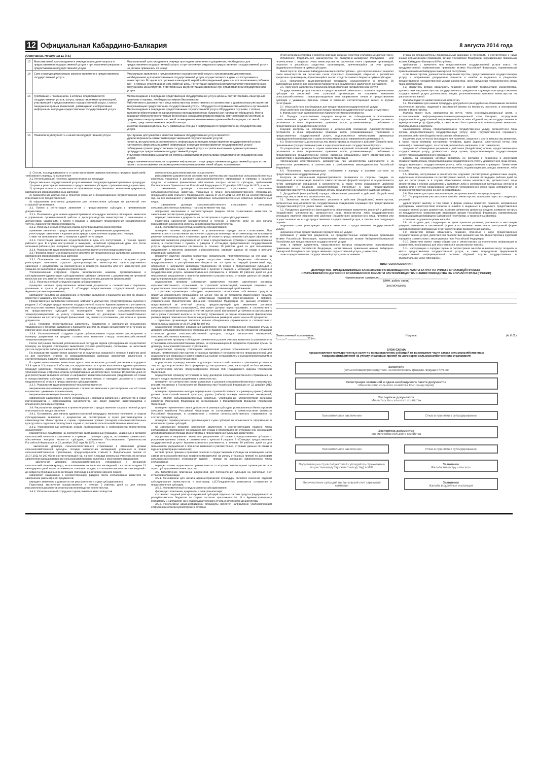12 Официальная Кабардино-Балкария 8 августа 2014 года
(Окончание. Начало на 11-й с.)
| 13 | Максимальный срок ожидания в очереди при подаче запроса о предоставлении государственной услуги и при получении результата предоставления государственной услуги | Максимальный срок ожидания в очереди при подаче заявления и документов, необходимых для предоставления государственной услуги, и при получении результата предоставления государственной услуги не должен превышать 15 минут. |
| 14 | Срок и порядок регистрации запроса заявителя о предоставлении государственной услуги | Регистрация заявления о предоставлении государственной услуги с прилагаемыми документами, необходимыми для предоставления государственной услуги, осуществляется в день их поступления в министерство. В случае поступления в выходной, нерабочий праздничный день или после окончания рабочего дня - в первый, следующий за ним, рабочий день. Регистрация заявлений осуществляется уполномоченным сотрудником министерства, ответственным за регистрацию заявлений при предоставлении государственной услуги. |
| 15 | Требования к помещениям, в которых предоставляется государственная услуга, услуга, предоставляемая организацией, участвующей в предоставлении государственной услуги, к месту ожидания и приема заявителей, размещению и оформлению информации о порядке предоставления государственной услуги | Места ожидания в очереди на представление государственной услуги должны соответствовать санитарным правилам и нормам, необходимым мерам безопасности. Рабочее место должностного лица министерства, ответственного в соответствии с должностным регламентом за организацию предоставления государственной услуги, оборудуется исправным компьютером и оргтехникой. Места ожидания в очереди на предоставление государственной услуги оборудуются стульями, столами, заявители обеспечиваются канцелярскими принадлежностями, бумагой для написания обращений. Места ожидания оборудуются системами вентиляции, кондиционирования воздуха, противопожарной системой и средствами пожаротушения, системой оповещения о возникновении чрезвычайной ситуации, системой охраны, средствами оказания первой помощи. В местах ожидания должны быть размещены стенды с информацией о предоставлении государственной услуги. |
| 16 | Показатели доступности и качества государственной услуги | Критериями доступности и качества оказания государственной услуги являются: удовлетворенность заявителей предоставленной государственной услугой; полнота, актуальность и достоверность информации о порядке предоставления государственной услуги; наглядность форм размещаемой информации о порядке предоставления государственной услуги; соблюдение сроков предоставления государственной услуги и сроков выполнения административных процедур при предоставлении государственной услуги; отсутствие обоснованных жалоб со стороны заявителей по результатам предоставления государственной услуги; предоставление возможности получения информации о ходе предоставления государственной услуги, в том числе с использованием информационно-коммуникационных сетей общего пользования. |
3. Состав, последовательность и сроки выполнения административных процедур (действий), требования к порядку их выполнения
3.1. Исчерпывающий перечень административных процедур
Предоставление государственной услуги включает следующие административные процедуры:
1) прием и регистрация заявления о предоставлении субсидии с прилагаемыми документами;
2) проверка полноты и правильности оформления представленных заявителем документов, направление межведомственных запросов;
3) рассмотрение документов и принятие решения о предоставлении государственной услуги или отказе в ее предоставлении;
4) оформление платежных документов для перечисления субсидии на расчетный счет страховой организации.
3.2. Прием и регистрация заявления о предоставлении субсидии с прилагаемыми документами
3.2.1. Основанием для начала административной процедуры является обращение заявителя в управление организационной работы и делопроизводства министерства с заявлением и документами, указанными в пункте 6 раздела 2 «Стандарт предоставления государственной услуги» Административного регламента.
3.2.2. Уполномоченный сотрудник отдела делопроизводства министерства:
принимает заявление о предоставлении субсидии с прилагаемыми документами;
регистрирует заявление в журнале регистрации с присвоением порядкового номера;
ставит на заявлении штамп с номером и датой регистрации.
3.2.3. Регистрация заявления осуществляется в день его поступления, в течение одного рабочего дня. В случае поступления в выходной, нерабочий праздничный день или после окончания рабочего дня - в первый, следующий за ним, рабочий день.
3.2.4. Результатом административной процедуры является регистрация заявления.
3.3. Проверка полноты и правильности оформления представленных заявителем документов, направление межведомственных запросов
3.3.1. Основанием для начала административной процедуры является передача в день регистрации заявления отделом делопроизводства министерства зарегистрированного заявления с документами на рассмотрение в приемную министра или его заместителя для указания по выполнению документа (резолюция).
Уполномоченный сотрудник отдела экономического анализа, прогнозирования и субсидирования (далее отдел субсидирования) забирает заявление с документами из приемной министра или его заместителя с указаниями по выполнению документа (резолюцией).
3.3.2. Уполномоченный сотрудник отдела субсидирования:
проверяет наличие представленных заявителем документов в соответствии с перечнем, указанным в пункте 6 раздела 2 «Стандарт предоставления государственной услуги» Административного регламента;
направляет письменное уведомление о принятии заявления к рассмотрению или об отказе в принятии с указанием причин отказа.
Предоставление заявителем неполного комплекта документов, предусмотренных пунктом 6 раздела 2 «Стандарт предоставления государственной услуги» Административного регламента, или отсутствие лимитов бюджетных обязательств, предусмотренных в республиканском бюджете на предоставление субсидий на возмещение части затрат сельскохозяйственных товаропроизводителей на уплату страховых премий по договорам сельскохозяйственного страхования на соответствующий финансовый год, является основанием для отказа в приеме документов.
3.3.3. Проверка представленных заявителем документов и направление письменного уведомления о принятии заявления к рассмотрению или об отказе осуществляется в течение 10 рабочих дней со дня регистрации заявления.
3.3.4. Уполномоченный сотрудник отдела субсидирования осуществляет рассмотрение и проверку документов на предмет соответствия заявителя статусу «сельскохозяйственный товаропроизводитель».
После получения сведений уполномоченный сотрудник отдела субсидирования осуществляет проверку на предмет соблюдения заявителем условия регистрации, постановки на налоговый учет на территории Кабардино-Балкарской Республики.
По результатам рассмотрения документов и полученных сведений в течение 4 рабочих дней со дня получения ответов по межведомственным запросам оформляет заключение в соответствующем разделе листа согласования.
В случае невыполнения заявителем одного или нескольких условий, указанных в подпункте 3.3.4 пункта 3.3 раздела 3 «Состав, последовательность и сроки выполнения административных процедур (действий), требования к порядку их выполнения» Административного регламента, уполномоченный сотрудник отдела субсидирования министерства в течение 10 рабочих дней со дня регистрации заявления готовит и направляет заявителю письменное уведомление об отказе в предоставлении субсидии с указанием причины отказа и передает документы с копией уведомления об отказе в предоставлении субсидирования.
3.3.5. Результатом административной процедуры является:
направление письменного уведомления о принятии заявления к рассмотрению или об отказе в принятии с указанием причин отказа;
направление межведомственных запросов;
оформление заключения в листе согласования и передача заявления и документов в отдел растениеводства и семеноводства министерства или отдел развития животноводства и племенного дела министерства.
3.4. Рассмотрение документов и принятие решения о предоставлении государственной услуги или отказе в ее предоставлении
3.4.1. Основанием для начала административной процедуры является получение от отдела субсидирования заявления и документов на рассмотрение в отдел растениеводства и семеноводства Министерства в случае страхования урожая (посадок) сельскохозяйственных культур или в отдел животноводства в случае страхования сельскохозяйственных животных.
3.4.2. Уполномоченный сотрудник отдела растениеводства и семеноводства министерства осуществляет:
рассмотрение документов на соответствие застрахованных площадей, указанных в договоре сельскохозяйственного страхования и справках о размере средств, источником финансового обеспечения которых являются субсидии, требованиям Постановления Правительства Российской Федерации от 22 декабря 2012 года № 1371, в части:
- заключения договора сельскохозяйственного страхования в отношении урожая сельскохозяйственной культуры, посадок многолетних насаждений, указанных в плане сельскохозяйственного страхования, предусмотренном статьей 6 Федерального закона от 25.07.2011 № 260-ФЗ на соответствующий год, на всей площади земельных участков, на которых заявителем выращиваются эти сельскохозяйственные культуры и многолетние насаждения;
- заключения договора сельскохозяйственного страхования в отношении сельскохозяйственных культур, за исключением многолетних насаждений, - в срок не позднее 15 календарных дней после окончания их сева или посадки, в отношении многолетних насаждений - до момента прекращения их вегетации (перехода в состояние зимнего покоя);
оформляет заключение в соответствующем разделе листа согласования заявителя по завершении рассмотрения документов;
передает заявление и документы на рассмотрение в отдел субсидирования.
Подготовка заключения осуществляется в течение 2 рабочих дней со дня начала рассмотрения документов отделом растениеводства министерства.
3.4.3. Уполномоченный сотрудник отдела развития животноводства
и племенного дела министерства осуществляет:
рассмотрение документов на соответствие количества застрахованных сельскохозяйственных животных, указанных в договоре сельскохозяйственного страхования и справках о размере средств, источником финансового обеспечения которых являются субсидии, требованиям Постановления Правительства Российской Федерации от 22 декабря 2012 года № 1371, в части:
- заключения договора сельскохозяйственного страхования в отношении сельскохозяйственных животных, указанных в плане сельскохозяйственного страхования, предусмотренном статьей 6 Федерального закона от 25.07.2011 № 260-ФЗ на соответствующий год, на все имеющееся у заявителя поголовье сельскохозяйственных животных определенных видов;
- заключения договора сельскохозяйственного страхования в отношении сельскохозяйственных животных - на срок не менее чем год;
оформляет заключение в соответствующем разделе листа согласования заявителя по завершении рассмотрения документов;
передает заявление и документы на рассмотрение в отдел субсидирования.
Подготовка заключения осуществляется в течение 2 рабочих дней со дня начала рассмотрения документов отделом животноводства министерства.
3.4.4. Уполномоченный сотрудник отдела субсидирования:
проверяет наличие оформленного в установленном порядке листа согласования. При наличии в листе согласования заключения отдела растениеводства и семеноводства или отдела развития животноводства и племенного дела об отказе в предоставлении субсидии оформляет и направляет заявителю уведомление об отказе в предоставлении субсидии с указанием причины отказа, в соответствии с пунктом 9 раздела 2 «Стандарт предоставления государственной услуги» Административного регламента, в течение 10 рабочих дней со дня письменного уведомления о принятии заявления к рассмотрению, отражает данные об отказе в журнале регистрации заявлений;
проверяет наличие лимитов бюджетных обязательств, предусмотренных на эти цели на текущий финансовый год. В случае отсутствия лимитов бюджетных обязательств, предусмотренных в республиканском бюджете на эти цели на текущий финансовый год, оформляет и направляет заявителю уведомление об отказе в предоставлении субсидии с указанием причины отказа, в соответствии с пунктом 9 раздела 2 «Стандарт предоставления государственной услуги» Административного регламента, в течение 10 рабочих дней со дня письменного уведомления о принятии заявления к рассмотрению, отражает данные об отказе в журнале регистрации заявлений;
осуществляет проверку соблюдения заявителем условия заключения договора сельскохозяйственного страхования со страховой организацией, имеющей лицензию на осуществление сельскохозяйственного страхования и отвечающей требованиям:
- страховая организация соблюдает нормативное соотношение собственных средств и принятых обязательств (превышение не менее чем на 30 процентов фактического размера маржи платежеспособности над нормативным размером, рассчитываемое в порядке, установленном Министерством финансов Российской Федерации (по данным отчетности, представленной за отчетный период, предшествующий дню заключения договора сельскохозяйственного страхования)), или имеет договор перестрахования, в соответствии с которым страховой организацией с учетом оценки своей финансовой устойчивости застрахована часть риска страховой выплаты по договору страхования (в случае превышения фактического размера маржи платежеспособности над нормативным размером менее чем на 30 процентов);
- страховая организация является членом объединения страховщиков в соответствии с Федеральным законом от 25.07.2011 № 260-ФЗ;
осуществляет проверку соблюдения заявителем условия установления страховой суммы в договоре сельскохозяйственного страхования в размере не менее чем 80 процентов страховой стоимости урожая сельскохозяйственной культуры, посадок многолетних насаждений, сельскохозяйственных животных;
осуществляет проверку соблюдения заявителем условия участия заявителя (страхователя) в страховании сельскохозяйственных рисков, не превышающего 40 процентов страховой суммы по договору сельскохозяйственного страхования;
осуществляет проверку соблюдения заявителем условия установления доли страховой премии, применяемой при расчете страховых тарифов и непосредственно предназначенной для осуществления страховых и компенсационных выплат страхователям и выгодоприобретателям, в размере не менее чем 80 процентов;
осуществляет проверку наличия в договоре сельскохозяйственного страхования условия о том, что договор не может быть прекращен до наступления срока, на который он был заключен, за исключением случая, предусмотренного статьей 958 Гражданского кодекса Российской Федерации;
осуществляет проверку вступления в силу договоров сельскохозяйственного страхования на момент предоставления документов в министерство;
проверяет на соответствие риски, указанные в договоре сельскохозяйственного страхования, рискам, указанным в Постановлении Правительства Российской Федерации от 22 декабря 2012 года № 1371;
проверяет применение методик определения страховой стоимости и размера утраты (гибели) урожая сельскохозяйственной культуры, утраты (гибели) посадок многолетних насаждений, утраты (гибели) сельскохозяйственных животных, утвержденных Министерством сельского хозяйства Российской Федерации по согласованию с Министерством финансов Российской Федерации;
проверяет применение ставок для расчета размера субсидии, установленных Министерством сельского хозяйства Российской Федерации по согласованию с Министерством финансов Российской Федерации, в соответствии с планом сельскохозяйственного страхования на соответствующий год;
проверяет справки-расчеты причитающихся сумм субсидий на правильность оформления и исчисления суммы субсидий;
по завершении проверки оформляет заключение в соответствующем разделе листа согласования, являющееся основанием для отказа в предоставлении субсидии или основанием для формирования приказа министерства о предоставлении субсидий заявителям;
оформляет и направляет заявителю уведомление об отказе в предоставлении субсидии с указанием причины отказа, в соответствии с пунктом 9 раздела 2 «Стандарт предоставления государственной услуги» Административного регламента, в течение 10 рабочих дней со дня письменного уведомления о принятии заявления к рассмотрению, отражает данные об отказе в журнале регистрации заявлений;
готовит проект приказа о принятии решения о предоставлении субсидии на возмещение части затрат сельскохозяйственных товаропроизводителей на уплату страховых премий по договорам сельскохозяйственного страхования (далее - приказ) на основании оформленного листа согласования;
передает копию подписанного приказа вместе со вторыми экземплярами справок-расчетов в отдел субсидирования министерства.
3.5. Оформление платежных документов для перечисления субсидии на расчетный счет страховой организации
3.5.1. Основанием для начала административной процедуры является внесение отделом субсидирования министерства в программу «1С:Предприятие» реквизитов соглашения о предоставлении субсидии.
3.5.2. Уполномоченный сотрудник отдела субсидирования:
формирует платежные документы в электронном виде;
составляет сводный реестр получателей субсидий отдельно за счет средств федерального и республиканского бюджетов по форме согласно приложению № 9 к Административному регламенту и направляет их в отдел бухгалтерского отчета и отчетности министерства;
3.5.3. Результатом административной процедуры является направление уполномоченным сотрудником отдела бухгалтерского отчета и
отчетности министерства в электронном виде сводных реестров и платежных документов в:
Управление Федерального казначейства по Кабардино-Балкарской Республике - для перечисления с лицевого счета министерства на расчетные счета страховых организаций, открытые в российских кредитных организациях, причитающейся за счет средств федерального бюджета суммы субсидии;
Министерство финансов Кабардино-Балкарской Республики - для перечисления с лицевого счета министерства на расчетные счета страховых организаций, открытые в российских кредитных организациях, причитающейся за счет средств краевого бюджета суммы субсидии.
3.5.4. Исполнение административной процедуры осуществляется в течение 30 календарных дней со дня окончания рассмотрения документов и заключения соглашения.
3.6. Получение заявителем результата предоставления государственной услуги
Государственная услуга считается предоставленной заявителю с момента перечисления субсидии на расчетный счет страховой организации на основании заявления сельскохозяйственного товаропроизводителя или направления отказа в предоставлении субсидии с указанием причины отказа и внесения соответствующей записи в журнал регистрации.
3.7. Иные действия, необходимые для предоставления государственной услуги
Иные действия, необходимые для предоставления государственной услуги, отсутствуют.
4. Формы контроля за исполнением Административного регламента
4.1. Порядок осуществления текущего контроля за соблюдением и исполнением ответственными должностными лицами министерства положений Административного регламента и иных нормативных правовых актов, устанавливающих требования к предоставлению государственной услуги
Текущий контроль за соблюдением и исполнением положений Административного регламента и иных нормативных правовых актов, устанавливающих требования к предоставлению государственной услуги, осуществляется начальниками структурных подразделений министерства и заместителем министра по направлению деятельности.
4.3. Ответственность должностных лиц министерства за решения и действия (бездействие), принимаемые (осуществляемые) ими в ходе предоставления государственной услуги
По результатам проверок в случае выявления нарушений положений Административного регламента и иных нормативных правовых актов, устанавливающих требования к предоставлению государственной услуги, виновные специалисты несут ответственность в соответствии с законодательством Российской Федерации.
Персональная ответственность должностных лиц министерства закрепляется в их должностных регламентах в соответствии с требованиями законодательства Российской Федерации.
4.4. Положения, характеризующие требования к порядку и формам контроля за предоставлением государственных услуг
Контроль за исполнением Административного регламента со стороны граждан, их объединений и организаций является самостоятельной формой контроля и осуществляется путем направления обращений в министерство, а также путем обжалования действий (бездействия) и решений, осуществляемых (принятых) в ходе предоставления государственной услуги, в вышестоящие органы государственной власти и судебные органы.
5. Досудебный (внесудебный) порядок обжалования решений и действий (бездействия) министерства, а также его должностных лиц
5.1. Заявитель вправе обжаловать решения и действия (бездействие) министерства, должностных лиц министерства, государственных гражданских служащих при предоставлении государственной услуги (далее также - жалоба).
5.2. Предметом досудебного (внесудебного) обжалования заявителем решений и действий (бездействия) министерства, должностного лица министерства либо государственного служащего является решение или действие (бездействие) должностного лица, принятое или осуществленное им в ходе предоставления государственной услуги, в том числе в следующих случаях:
нарушение срока регистрации запроса заявителя о предоставлении государственной услуги;
нарушение срока предоставления государственной услуги;
требование у заявителя документов, не предусмотренных нормативными правовыми актами Российской Федерации, нормативными правовыми актами Кабардино-Балкарской Республики для предоставления государственной услуги;
отказ в приеме документов, представление которых предусмотрено нормативными правовыми актами Российской Федерации, нормативными правовыми актами Кабардино-Балкарской Республики для предоставления государственной услуги, у заявителя;
отказ в предоставлении государственной услуги, если основания
отказа не предусмотрены федеральными законами и принятыми в соответствии с ними иными нормативными правовыми актами Российской Федерации, нормативными правовыми актами Кабардино-Балкарской Республики;
требование с заявителя при предоставлении государственной услуги платы, не предусмотренной нормативными правовыми актами Российской Федерации, нормативными правовыми актами Кабардино-Балкарской Республики;
отказ министерства, должностного лица министерства, предоставляющего государственную услугу, в исправлении допущенных опечаток и ошибок в выданных в результате предоставления государственной услуги документах, либо нарушение установленного срока таких исправлений.
5.3. Заявитель вправе обжаловать решения и действия (бездействие) министерства, должностных лиц министерства, государственных гражданских служащих при предоставлении государственной услуги должностным лицам, уполномоченным приказом министерства на рассмотрение жалоб.
Жалоба подается заявителем в министерство.
5.4. Основанием для начала процедуры досудебного (внесудебного) обжалования является поступление жалобы, поданной в письменной форме на бумажном носителе, в электронной форме в министерство.
Жалоба может быть направлена по почте, через многофункциональный центр, с использованием информационно-телекоммуникационной сети Интернет, посредством федеральной государственной информационной системы «Единый портал государственных и муниципальных услуг (функций)», а также может быть принята при личном приеме заявителя. Жалоба должна содержать:
наименование органа, предоставляющего государственную услугу, должностного лица органа, предоставляющего государственную услугу, либо государственного служащего, решения и действия (бездействие) которых обжалуются;
фамилию, имя, отчество (последнее при наличии), сведения о месте жительства заявителя, а также номер (номера) контактного телефона, адрес (адреса) электронной почты (при наличии) и почтовый адрес, по которым должен быть направлен ответ заявителю;
сведения об обжалуемых решениях и действиях (бездействии) органа, предоставляющего государственную услугу, должностного лица органа, предоставляющего государственную услугу, либо государственного служащего;
доводы, на основании которых заявитель не согласен с решением и действием (бездействием) органа, предоставляющего государственную услугу, должностного лица органа, предоставляющего государственную услугу, либо государственного служащего. Заявителем могут быть представлены документы (при наличии), подтверждающие доводы заявителя, либо их копии.
5.5. Жалоба, поступившая в министерство, подлежит рассмотрению должностным лицом, наделенным полномочиями по рассмотрению жалоб, в течение пятнадцати рабочих дней со дня ее регистрации, а в случае обжалования отказа министерства, должностного лица министерства в приеме документов у заявителя либо в исправлении допущенных опечаток и ошибок или в случае обжалования нарушения установленного срока таких исправлений - в течение пяти рабочих дней со дня ее регистрации.
5.6. Основания для приостановления рассмотрения жалобы не предусмотрены.
5.7. По результатам рассмотрения жалобы министерство принимает одно из следующих решений:
удовлетворяет жалобу, в том числе в форме отмены принятого решения, исправления допущенных министерством опечаток и ошибок в выданных в результате предоставления государственной услуги документах, возврата заявителю денежных средств, взимание которых не предусмотрено нормативными правовыми актами Российской Федерации, нормативными правовыми актами Кабардино-Балкарской Республики, а также в иных формах;
отказывает в удовлетворении жалобы.
5.8. Не позднее дня, следующего за днем принятия решения, указанного в настоящем разделе, заявителю в письменной форме и по желанию заявителя в электронной форме направляется мотивированный ответ о результатах рассмотрения жалобы.
5.9. Заявители вправе обжаловать решения, принятые в ходе предоставления государственной услуги, действия или бездействие должностных лиц министерства в судебном порядке в соответствии с законодательством Российской Федерации.
5.10. Заявители имеют право обратиться в министерство за получением информации и документов, необходимых для обоснования и рассмотрения жалобы.
5.11. Информацию о порядке подачи и рассмотрения жалобы заявители могут получить в месте предоставления государственной услуги, а также посредством федеральной государственной информационной системы «Единый портал государственных и муниципальных услуг (функций)».
ЛИСТ СОГЛАСОВАНИЯ
ДОКУМЕНТОВ, ПРЕДСТАВЛЕННЫХ ЗАЯВИТЕЛЕМ ПО ВОЗМЕЩЕНИЮ ЧАСТИ ЗАТРАТ НА УПЛАТУ СТРАХОВОЙ ПРЕМИИ ,
НАЧИСЛЕННОЙ ПО ДОГОВОРУ СТРАХОВАНИЯ В ОБЛАСТИ РАСТЕНИЕВОДСТВА И ЖИВОТНОВОДСТВА НА СЛУЧАЙ УТРАТЫ (ГИБЕЛИ)
Наименование заявителя____________________________________________
(ИНН, район, город)
ЗАКЛЮЧЕНИЕ
Ответственный исполнитель
«_____» ____________ 2014 г. Подпись (Ф.И.О.)
БЛОК-СХЕМА
предоставления государственных услуг по предоставлению субсидий на возмещение части затрат сельскохозяйственных
товаропроизводителей на уплату страховых премий по договорам сельскохозяйственного страхования
Заявители
(сельхозтоваропроизводители, за исключением граждан, ведущих личное
Регистрация заявлений и сдача необходимого пакета документов
Министерство сельского хозяйства КБР (канцелярия)
Экспертиза документов
Министерство сельского хозяйства
Положительное заключение Отказ в принятии к субсидированию
Экспертиза документов
Министерство сельского хозяйства
Положительное заключение Отказ в принятии к субсидированию
Подготовка реестров получателей субсидий по страхованию по растениеводству (животноводству) в КБР
Заявители
Жалоба министру сельского
Перечисление субсидий на банковский счет страховой компании
Заявители
Жалоба в судебные инстанции